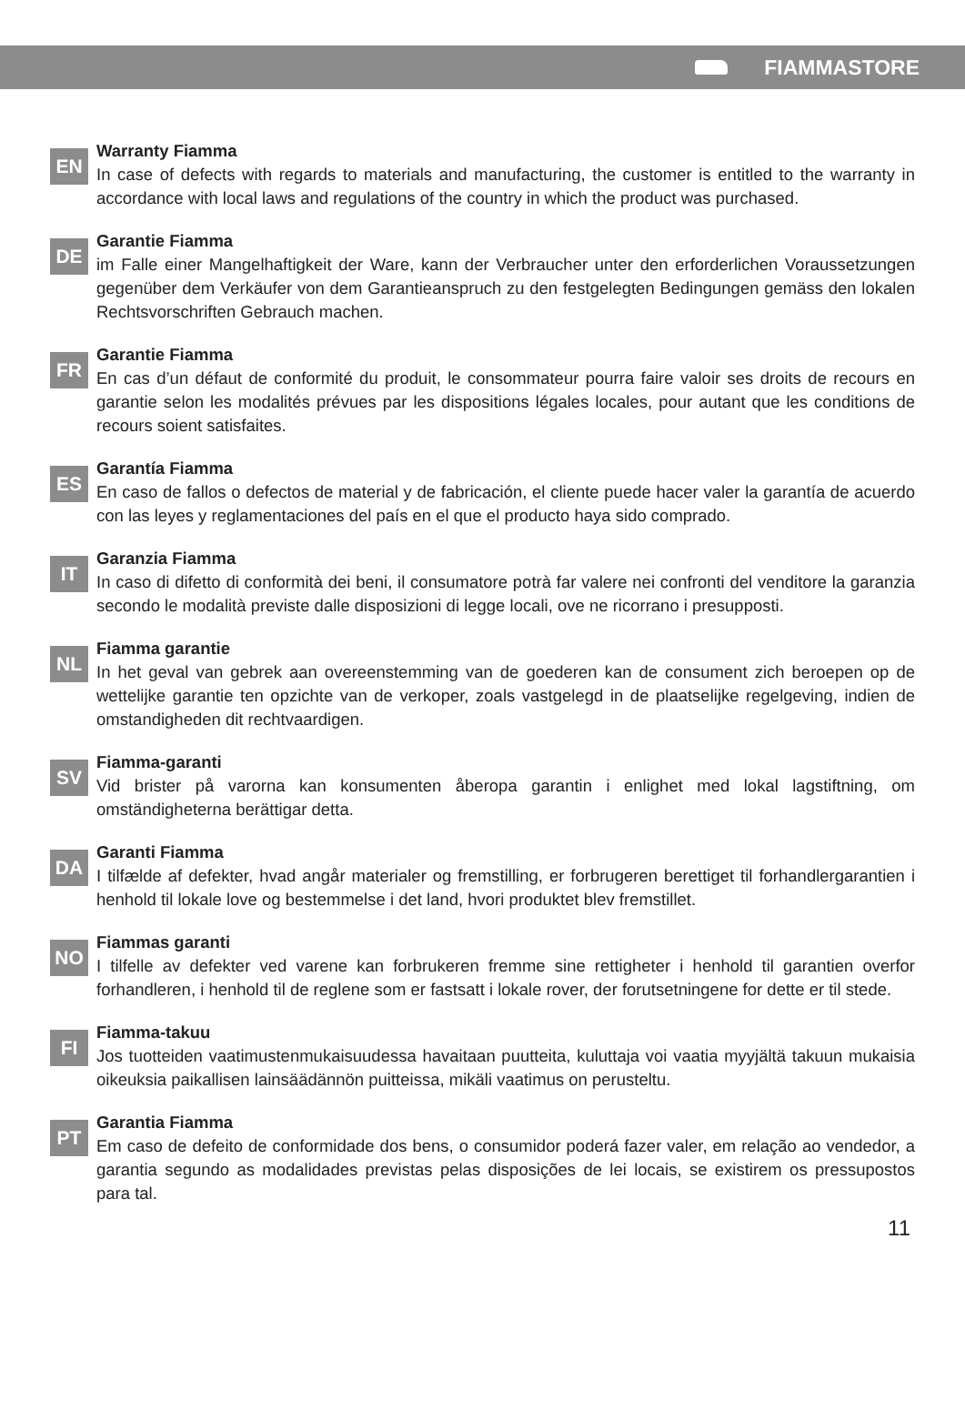FIAMMASTORE
EN
Warranty Fiamma
In case of defects with regards to materials and manufacturing, the customer is entitled to the warranty in accordance with local laws and regulations of the country in which the product was purchased.
DE
Garantie Fiamma
im Falle einer Mangelhaftigkeit der Ware, kann der Verbraucher unter den erforderlichen Voraussetzungen gegenüber dem Verkäufer von dem Garantieanspruch zu den festgelegten Bedingungen gemäss den lokalen Rechtsvorschriften Gebrauch machen.
FR
Garantie Fiamma
En cas d’un défaut de conformité du produit, le consommateur pourra faire valoir ses droits de recours en garantie selon les modalités prévues par les dispositions légales locales, pour autant que les conditions de recours soient satisfaites.
ES
Garantía Fiamma
En caso de fallos o defectos de material y de fabricación, el cliente puede hacer valer la garantía de acuerdo con las leyes y reglamentaciones del país en el que el producto haya sido comprado.
IT
Garanzia Fiamma
In caso di difetto di conformità dei beni, il consumatore potrà far valere nei confronti del venditore la garanzia secondo le modalità previste dalle disposizioni di legge locali, ove ne ricorrano i presupposti.
NL
Fiamma garantie
In het geval van gebrek aan overeenstemming van de goederen kan de consument zich beroepen op de wettelijke garantie ten opzichte van de verkoper, zoals vastgelegd in de plaatselijke regelgeving, indien de omstandigheden dit rechtvaardigen.
SV
Fiamma-garanti
Vid brister på varorna kan konsumenten åberopa garantin i enlighet med lokal lagstiftning, om omständigheterna berättigar detta.
DA
Garanti Fiamma
I tilfælde af defekter, hvad angår materialer og fremstilling, er forbrugeren berettiget til forhandlergarantien i henhold til lokale love og bestemmelse i det land, hvori produktet blev fremstillet.
NO
Fiammas garanti
I tilfelle av defekter ved varene kan forbrukeren fremme sine rettigheter i henhold til garantien overfor forhandleren, i henhold til de reglene som er fastsatt i lokale rover, der forutsetningene for dette er til stede.
FI
Fiamma-takuu
Jos tuotteiden vaatimustenmukaisuudessa havaitaan puutteita, kuluttaja voi vaatia myyjältä takuun mukaisia oikeuksia paikallisen lainsäädännön puitteissa, mikäli vaatimus on perusteltu.
PT
Garantia Fiamma
Em caso de defeito de conformidade dos bens, o consumidor poderá fazer valer, em relação ao vendedor, a garantia segundo as modalidades previstas pelas disposições de lei locais, se existirem os pressupostos para tal.
11